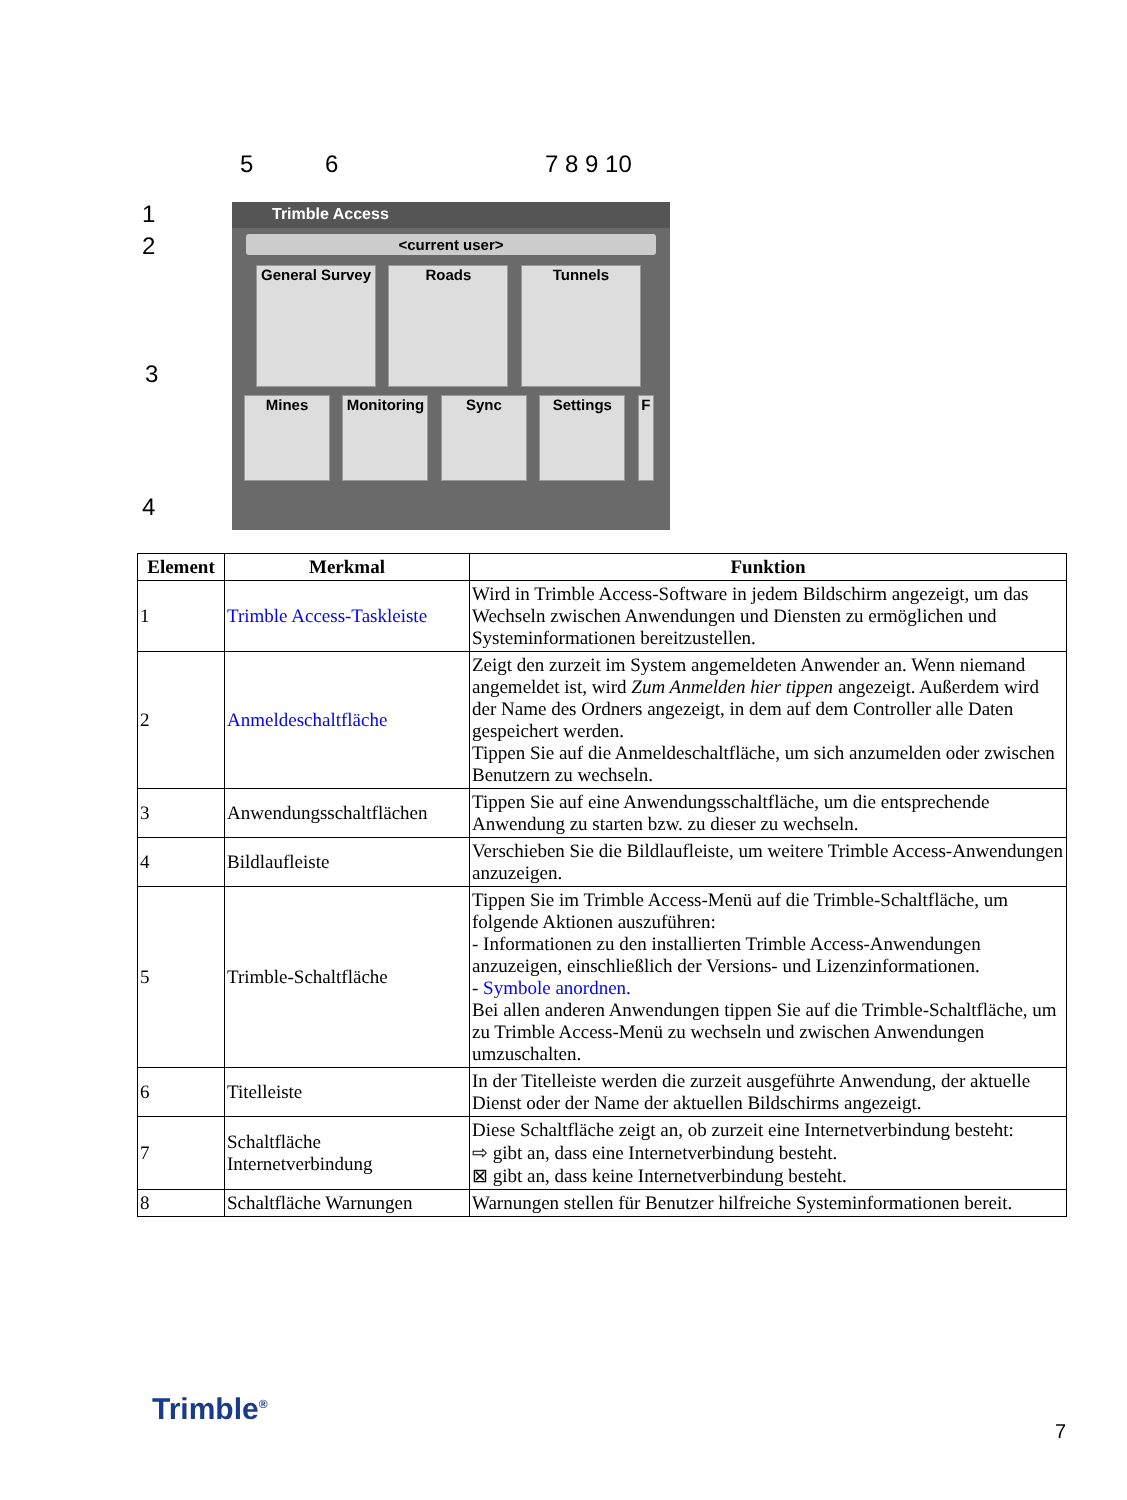5 6 7 8 9 10
1
2
3
4
Trimble Access
<current user>
General Survey Roads Tunnels
Mines Monitoring Sync Settings F
| Element | Merkmal | Funktion |
| --- | --- | --- |
| 1 | Trimble Access-Taskleiste | Wird in Trimble Access-Software in jedem Bildschirm angezeigt, um das Wechseln zwischen Anwendungen und Diensten zu ermöglichen und Systeminformationen bereitzustellen. |
| 2 | Anmeldeschaltfläche | Zeigt den zurzeit im System angemeldeten Anwender an. Wenn niemand angemeldet ist, wird Zum Anmelden hier tippen angezeigt. Außerdem wird der Name des Ordners angezeigt, in dem auf dem Controller alle Daten gespeichert werden. Tippen Sie auf die Anmeldeschaltfläche, um sich anzumelden oder zwischen Benutzern zu wechseln. |
| 3 | Anwendungsschaltflächen | Tippen Sie auf eine Anwendungsschaltfläche, um die entsprechende Anwendung zu starten bzw. zu dieser zu wechseln. |
| 4 | Bildlaufleiste | Verschieben Sie die Bildlaufleiste, um weitere Trimble Access-Anwendungen anzuzeigen. |
| 5 | Trimble-Schaltfläche | Tippen Sie im Trimble Access-Menü auf die Trimble-Schaltfläche, um folgende Aktionen auszuführen: - Informationen zu den installierten Trimble Access-Anwendungen anzuzeigen, einschließlich der Versions- und Lizenzinformationen. - Symbole anordnen. Bei allen anderen Anwendungen tippen Sie auf die Trimble-Schaltfläche, um zu Trimble Access-Menü zu wechseln und zwischen Anwendungen umzuschalten. |
| 6 | Titelleiste | In der Titelleiste werden die zurzeit ausgeführte Anwendung, der aktuelle Dienst oder der Name der aktuellen Bildschirms angezeigt. |
| 7 | Schaltfläche Internetverbindung | Diese Schaltfläche zeigt an, ob zurzeit eine Internetverbindung besteht: ⇨ gibt an, dass eine Internetverbindung besteht. ⊠ gibt an, dass keine Internetverbindung besteht. |
| 8 | Schaltfläche Warnungen | Warnungen stellen für Benutzer hilfreiche Systeminformationen bereit. |
Trimble<sup>®</sup>
7